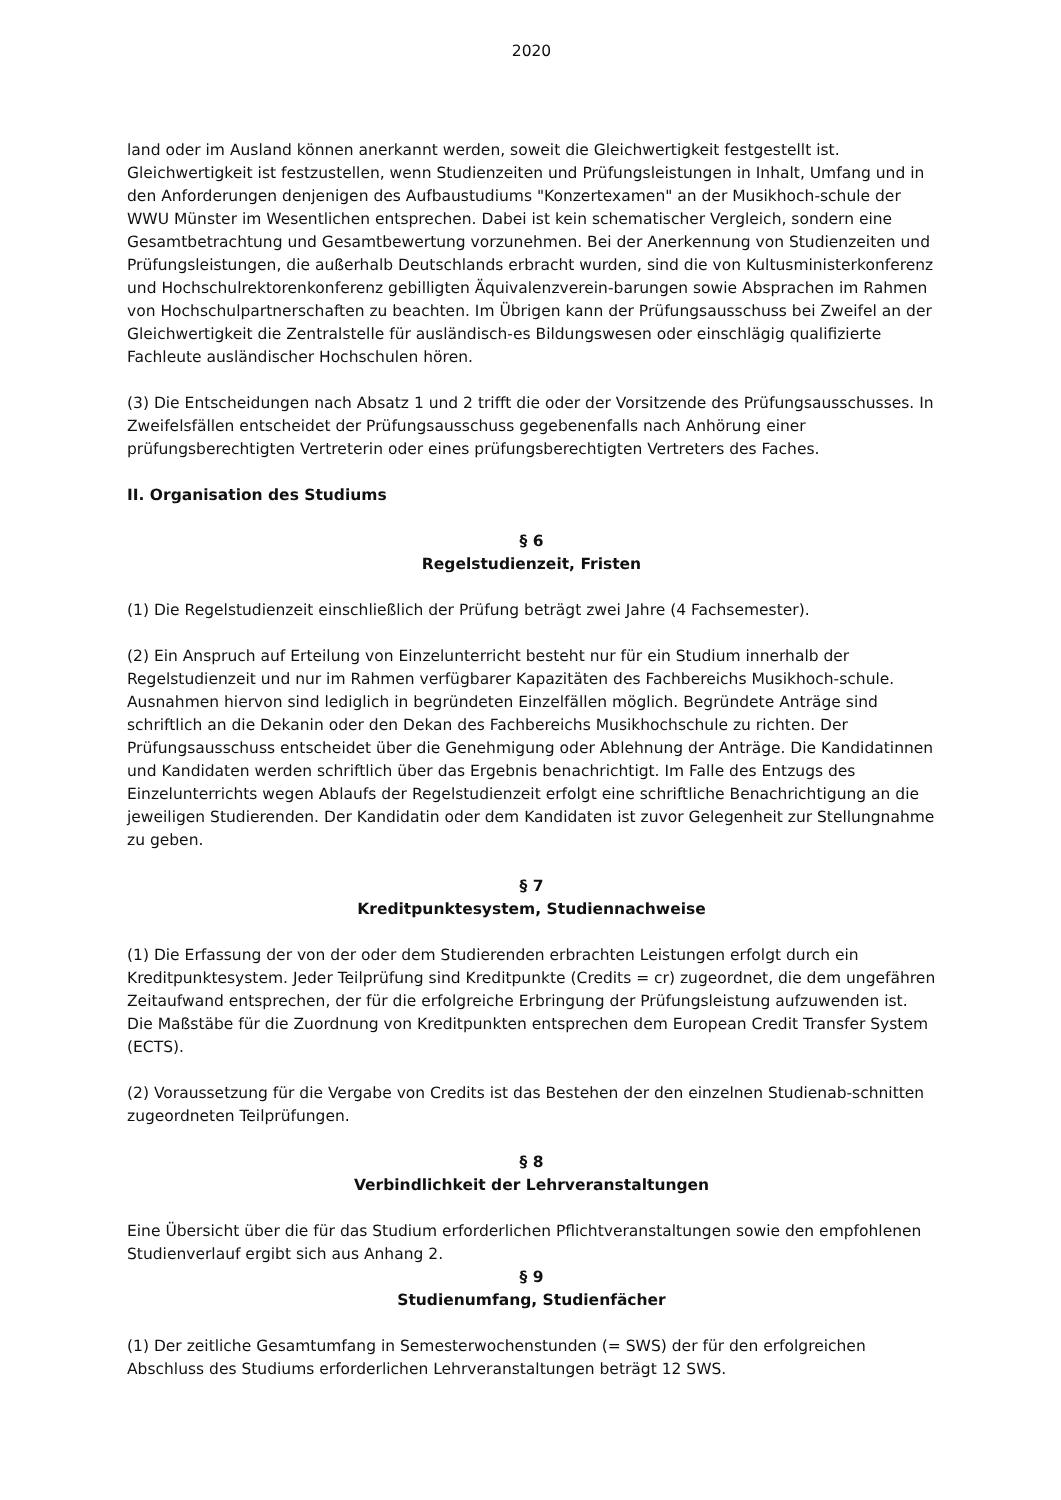2020
land oder im Ausland können anerkannt werden, soweit die Gleichwertigkeit festgestellt ist. Gleichwertigkeit ist festzustellen, wenn Studienzeiten und Prüfungsleistungen in Inhalt, Umfang und in den Anforderungen denjenigen des Aufbaustudiums "Konzertexamen" an der Musikhoch-schule der WWU Münster im Wesentlichen entsprechen. Dabei ist kein schematischer Vergleich, sondern eine Gesamtbetrachtung und Gesamtbewertung vorzunehmen. Bei der Anerkennung von Studienzeiten und Prüfungsleistungen, die außerhalb Deutschlands erbracht wurden, sind die von Kultusministerkonferenz und Hochschulrektorenkonferenz gebilligten Äquivalenzverein-barungen sowie Absprachen im Rahmen von Hochschulpartnerschaften zu beachten. Im Übrigen kann der Prüfungsausschuss bei Zweifel an der Gleichwertigkeit die Zentralstelle für ausländisch-es Bildungswesen oder einschlägig qualifizierte Fachleute ausländischer Hochschulen hören.
(3) Die Entscheidungen nach Absatz 1 und 2 trifft die oder der Vorsitzende des Prüfungsausschusses. In Zweifelsfällen entscheidet der Prüfungsausschuss gegebenenfalls nach Anhörung einer prüfungsberechtigten Vertreterin oder eines prüfungsberechtigten Vertreters des Faches.
II. Organisation des Studiums
§ 6
Regelstudienzeit, Fristen
(1) Die Regelstudienzeit einschließlich der Prüfung beträgt zwei Jahre (4 Fachsemester).
(2) Ein Anspruch auf Erteilung von Einzelunterricht besteht nur für ein Studium innerhalb der Regelstudienzeit und nur im Rahmen verfügbarer Kapazitäten des Fachbereichs Musikhoch-schule. Ausnahmen hiervon sind lediglich in begründeten Einzelfällen möglich. Begründete Anträge sind schriftlich an die Dekanin oder den Dekan des Fachbereichs Musikhochschule zu richten. Der Prüfungsausschuss entscheidet über die Genehmigung oder Ablehnung der Anträge. Die Kandidatinnen und Kandidaten werden schriftlich über das Ergebnis benachrichtigt. Im Falle des Entzugs des Einzelunterrichts wegen Ablaufs der Regelstudienzeit erfolgt eine schriftliche Benachrichtigung an die jeweiligen Studierenden. Der Kandidatin oder dem Kandidaten ist zuvor Gelegenheit zur Stellungnahme zu geben.
§ 7
Kreditpunktesystem, Studiennachweise
(1) Die Erfassung der von der oder dem Studierenden erbrachten Leistungen erfolgt durch ein Kreditpunktesystem. Jeder Teilprüfung sind Kreditpunkte (Credits = cr) zugeordnet, die dem ungefähren Zeitaufwand entsprechen, der für die erfolgreiche Erbringung der Prüfungsleistung aufzuwenden ist. Die Maßstäbe für die Zuordnung von Kreditpunkten entsprechen dem European Credit Transfer System (ECTS).
(2) Voraussetzung für die Vergabe von Credits ist das Bestehen der den einzelnen Studienab-schnitten zugeordneten Teilprüfungen.
§ 8
Verbindlichkeit der Lehrveranstaltungen
Eine Übersicht über die für das Studium erforderlichen Pflichtveranstaltungen sowie den empfohlenen Studienverlauf ergibt sich aus Anhang 2.
§ 9
Studienumfang, Studienfächer
(1) Der zeitliche Gesamtumfang in Semesterwochenstunden (= SWS) der für den erfolgreichen Abschluss des Studiums erforderlichen Lehrveranstaltungen beträgt 12 SWS.